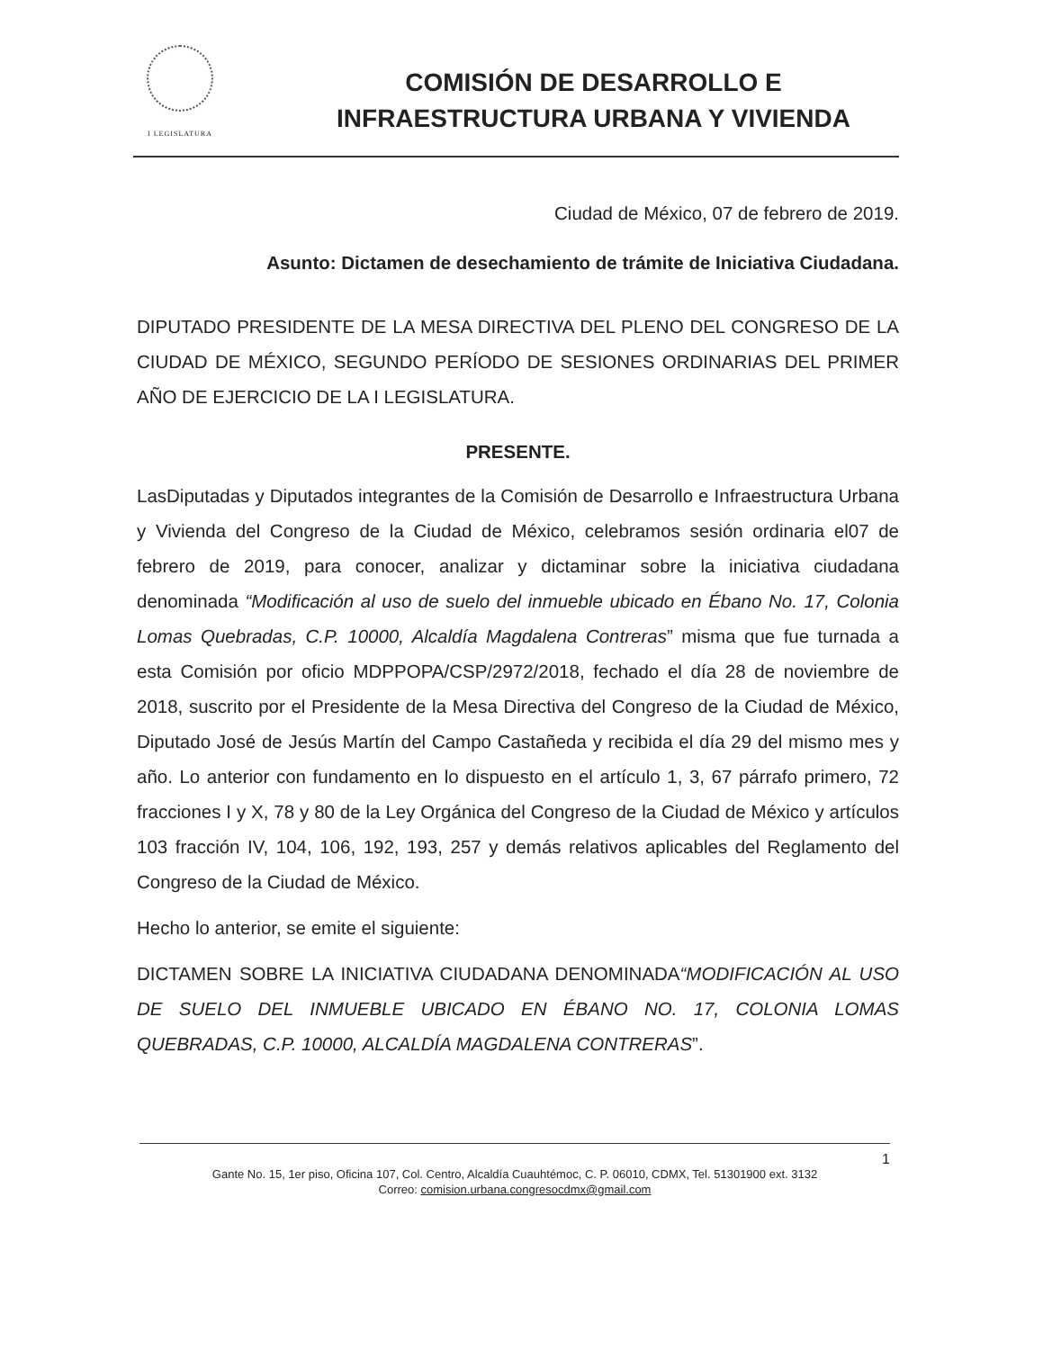I LEGISLATURA
COMISIÓN DE DESARROLLO E INFRAESTRUCTURA URBANA Y VIVIENDA
Ciudad de México, 07 de febrero de 2019.
Asunto: Dictamen de desechamiento de trámite de Iniciativa Ciudadana.
DIPUTADO PRESIDENTE DE LA MESA DIRECTIVA DEL PLENO DEL CONGRESO DE LA CIUDAD DE MÉXICO, SEGUNDO PERÍODO DE SESIONES ORDINARIAS DEL PRIMER AÑO DE EJERCICIO DE LA I LEGISLATURA.
PRESENTE.
LasDiputadas y Diputados integrantes de la Comisión de Desarrollo e Infraestructura Urbana y Vivienda del Congreso de la Ciudad de México, celebramos sesión ordinaria el07 de febrero de 2019, para conocer, analizar y dictaminar sobre la iniciativa ciudadana denominada “Modificación al uso de suelo del inmueble ubicado en Ébano No. 17, Colonia Lomas Quebradas, C.P. 10000, Alcaldía Magdalena Contreras” misma que fue turnada a esta Comisión por oficio MDPPOPA/CSP/2972/2018, fechado el día 28 de noviembre de 2018, suscrito por el Presidente de la Mesa Directiva del Congreso de la Ciudad de México, Diputado José de Jesús Martín del Campo Castañeda y recibida el día 29 del mismo mes y año. Lo anterior con fundamento en lo dispuesto en el artículo 1, 3, 67 párrafo primero, 72 fracciones I y X, 78 y 80 de la Ley Orgánica del Congreso de la Ciudad de México y artículos 103 fracción IV, 104, 106, 192, 193, 257 y demás relativos aplicables del Reglamento del Congreso de la Ciudad de México.
Hecho lo anterior, se emite el siguiente:
DICTAMEN SOBRE LA INICIATIVA CIUDADANA DENOMINADA“MODIFICACIÓN AL USO DE SUELO DEL INMUEBLE UBICADO EN ÉBANO NO. 17, COLONIA LOMAS QUEBRADAS, C.P. 10000, ALCALDÍA MAGDALENA CONTRERAS”.
1
Gante No. 15, 1er piso, Oficina 107, Col. Centro, Alcaldía Cuauhtémoc, C. P. 06010, CDMX, Tel. 51301900 ext. 3132
Correo: comision.urbana.congresocdmx@gmail.com